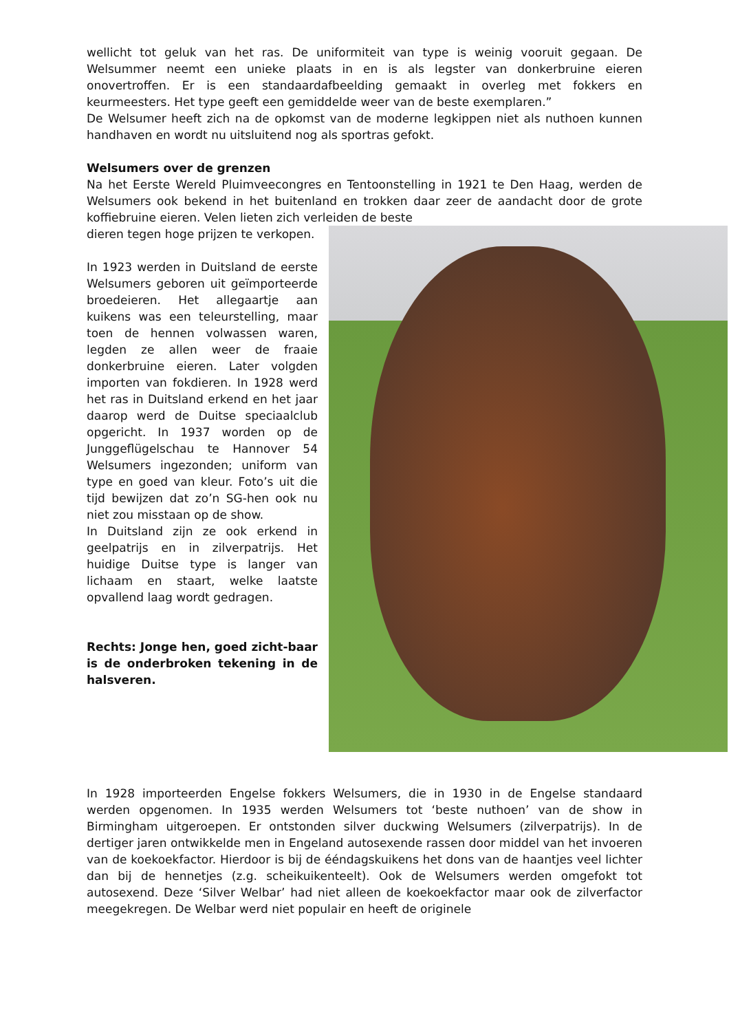wellicht tot geluk van het ras. De uniformiteit van type is weinig vooruit gegaan. De Welsummer neemt een unieke plaats in en is als legster van donkerbruine eieren onovertroffen. Er is een standaardafbeelding gemaakt in overleg met fokkers en keurmeesters. Het type geeft een gemiddelde weer van de beste exemplaren.”
De Welsumer heeft zich na de opkomst van de moderne legkippen niet als nuthoen kunnen handhaven en wordt nu uitsluitend nog als sportras gefokt.
Welsumers over de grenzen
Na het Eerste Wereld Pluimveecongres en Tentoonstelling in 1921 te Den Haag, werden de Welsumers ook bekend in het buitenland en trokken daar zeer de aandacht door de grote koffiebruine eieren. Velen lieten zich verleiden de beste
dieren tegen hoge prijzen te verkopen.
In 1923 werden in Duitsland de eerste Welsumers geboren uit geïmporteerde broedeieren. Het allegaartje aan kuikens was een teleurstelling, maar toen de hennen volwassen waren, legden ze allen weer de fraaie donkerbruine eieren. Later volgden importen van fokdieren. In 1928 werd het ras in Duitsland erkend en het jaar daarop werd de Duitse speciaalclub opgericht. In 1937 worden op de Junggeflügelschau te Hannover 54 Welsumers ingezonden; uniform van type en goed van kleur. Foto’s uit die tijd bewijzen dat zo’n SG-hen ook nu niet zou misstaan op de show.
In Duitsland zijn ze ook erkend in geelpatrijs en in zilverpatrijs. Het huidige Duitse type is langer van lichaam en staart, welke laatste opvallend laag wordt gedragen.
Rechts: Jonge hen, goed zicht-baar is de onderbroken tekening in de halsveren.
In 1928 importeerden Engelse fokkers Welsumers, die in 1930 in de Engelse standaard werden opgenomen. In 1935 werden Welsumers tot ‘beste nuthoen’ van de show in Birmingham uitgeroepen. Er ontstonden silver duckwing Welsumers (zilverpatrijs). In de dertiger jaren ontwikkelde men in Engeland autosexende rassen door middel van het invoeren van de koekoekfactor. Hierdoor is bij de ééndagskuikens het dons van de haantjes veel lichter dan bij de hennetjes (z.g. scheikuikenteelt). Ook de Welsumers werden omgefokt tot autosexend. Deze ‘Silver Welbar’ had niet alleen de koekoekfactor maar ook de zilverfactor meegekregen. De Welbar werd niet populair en heeft de originele